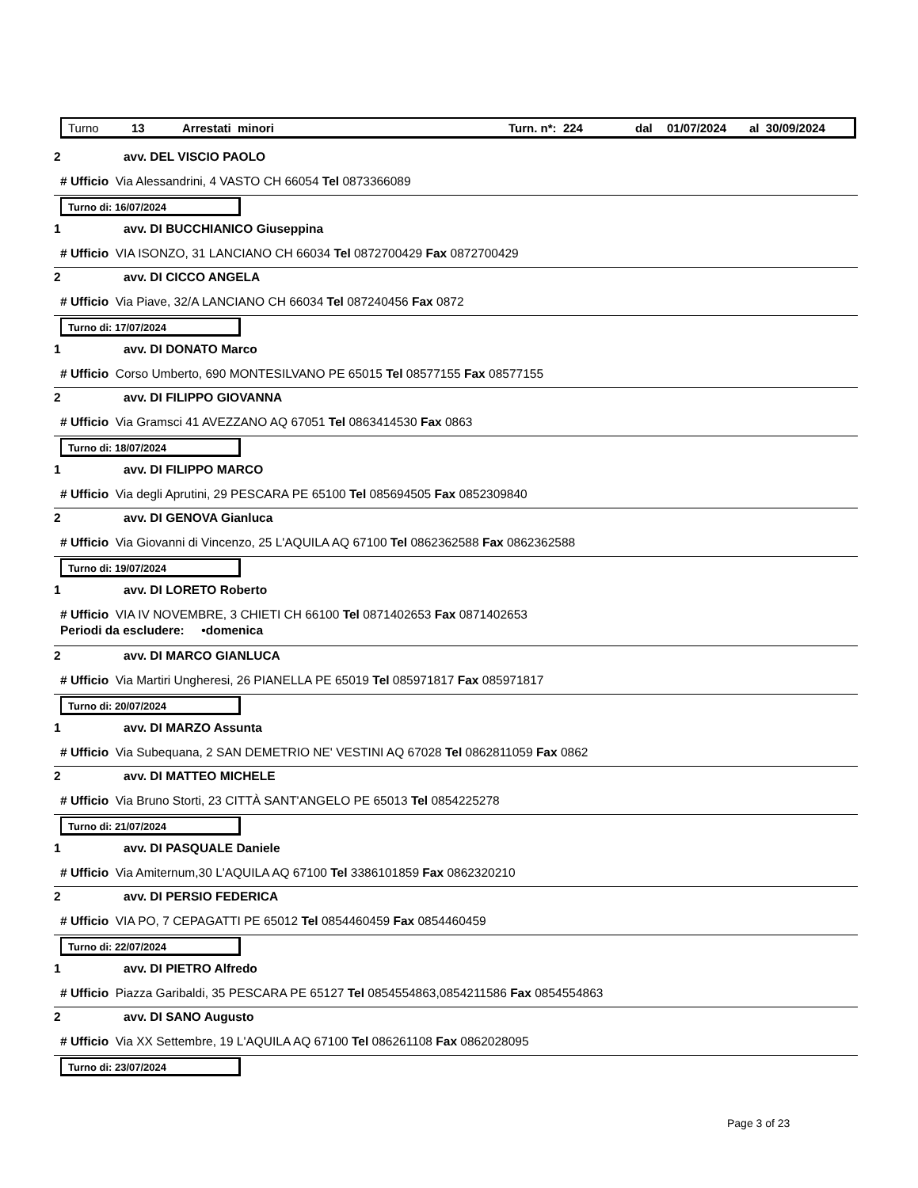Turno 13 Arrestati minori Turn. n*: 224 dal 01/07/2024 al 30/09/2024
2 avv. DEL VISCIO PAOLO
# Ufficio Via Alessandrini, 4 VASTO CH 66054 Tel 0873366089
Turno di: 16/07/2024
1 avv. DI BUCCHIANICO Giuseppina
# Ufficio VIA ISONZO, 31 LANCIANO CH 66034 Tel 0872700429 Fax 0872700429
2 avv. DI CICCO ANGELA
# Ufficio Via Piave, 32/A LANCIANO CH 66034 Tel 087240456 Fax 0872
Turno di: 17/07/2024
1 avv. DI DONATO Marco
# Ufficio Corso Umberto, 690 MONTESILVANO PE 65015 Tel 08577155 Fax 08577155
2 avv. DI FILIPPO GIOVANNA
# Ufficio Via Gramsci 41 AVEZZANO AQ 67051 Tel 0863414530 Fax 0863
Turno di: 18/07/2024
1 avv. DI FILIPPO MARCO
# Ufficio Via degli Aprutini, 29 PESCARA PE 65100 Tel 085694505 Fax 0852309840
2 avv. DI GENOVA Gianluca
# Ufficio Via Giovanni di Vincenzo, 25 L'AQUILA AQ 67100 Tel 0862362588 Fax 0862362588
Turno di: 19/07/2024
1 avv. DI LORETO Roberto
# Ufficio VIA IV NOVEMBRE, 3 CHIETI CH 66100 Tel 0871402653 Fax 0871402653
Periodi da escludere: •domenica
2 avv. DI MARCO GIANLUCA
# Ufficio Via Martiri Ungheresi, 26 PIANELLA PE 65019 Tel 085971817 Fax 085971817
Turno di: 20/07/2024
1 avv. DI MARZO Assunta
# Ufficio Via Subequana, 2 SAN DEMETRIO NE' VESTINI AQ 67028 Tel 0862811059 Fax 0862
2 avv. DI MATTEO MICHELE
# Ufficio Via Bruno Storti, 23 CITTÀ SANT'ANGELO PE 65013 Tel 0854225278
Turno di: 21/07/2024
1 avv. DI PASQUALE Daniele
# Ufficio Via Amiternum,30 L'AQUILA AQ 67100 Tel 3386101859 Fax 0862320210
2 avv. DI PERSIO FEDERICA
# Ufficio VIA PO, 7 CEPAGATTI PE 65012 Tel 0854460459 Fax 0854460459
Turno di: 22/07/2024
1 avv. DI PIETRO Alfredo
# Ufficio Piazza Garibaldi, 35 PESCARA PE 65127 Tel 0854554863,0854211586 Fax 0854554863
2 avv. DI SANO Augusto
# Ufficio Via XX Settembre, 19 L'AQUILA AQ 67100 Tel 086261108 Fax 0862028095
Turno di: 23/07/2024
Page 3 of 23